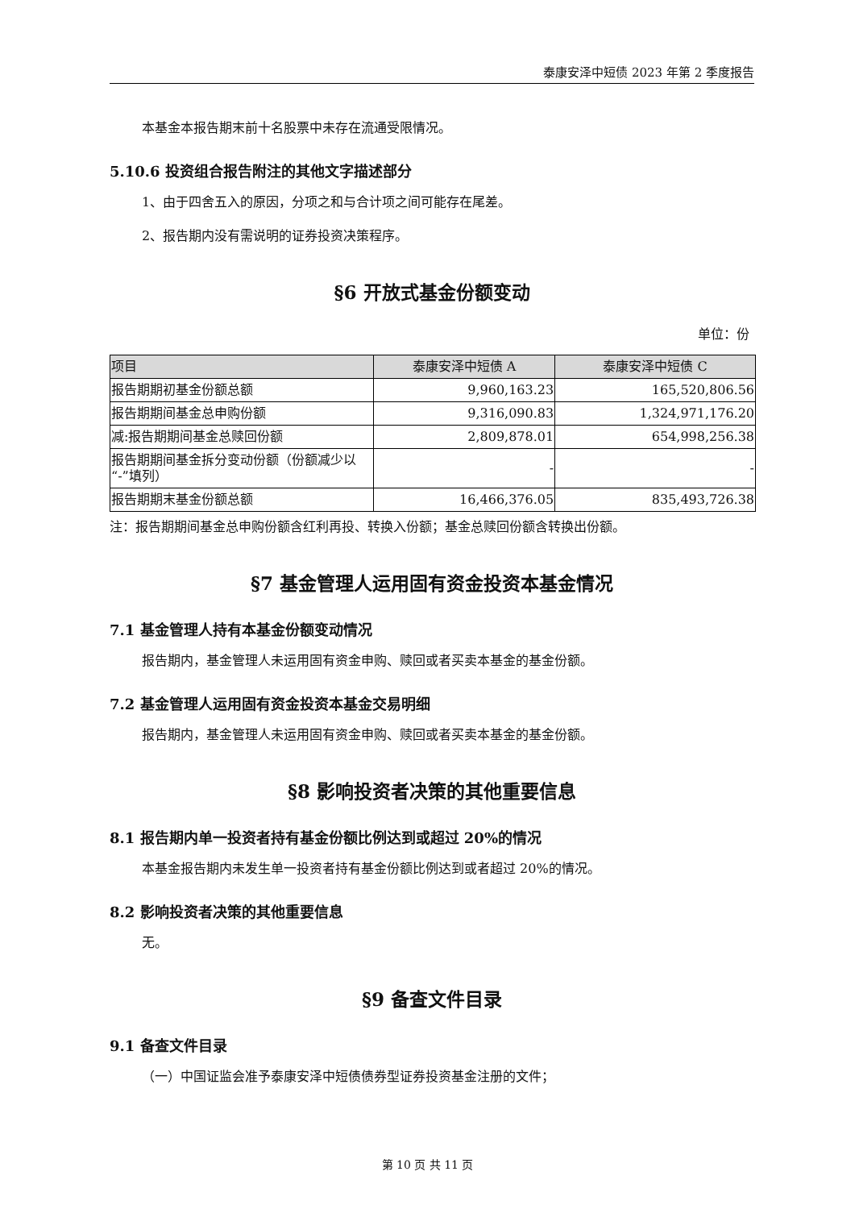泰康安泽中短债 2023 年第 2 季度报告
本基金本报告期末前十名股票中未存在流通受限情况。
5.10.6 投资组合报告附注的其他文字描述部分
1、由于四舍五入的原因，分项之和与合计项之间可能存在尾差。
2、报告期内没有需说明的证券投资决策程序。
§6 开放式基金份额变动
单位：份
| 项目 | 泰康安泽中短债 A | 泰康安泽中短债 C |
| --- | --- | --- |
| 报告期期初基金份额总额 | 9,960,163.23 | 165,520,806.56 |
| 报告期期间基金总申购份额 | 9,316,090.83 | 1,324,971,176.20 |
| 减:报告期期间基金总赎回份额 | 2,809,878.01 | 654,998,256.38 |
| 报告期期间基金拆分变动份额（份额减少以“-”填列） | - | - |
| 报告期期末基金份额总额 | 16,466,376.05 | 835,493,726.38 |
注：报告期期间基金总申购份额含红利再投、转换入份额；基金总赎回份额含转换出份额。
§7 基金管理人运用固有资金投资本基金情况
7.1 基金管理人持有本基金份额变动情况
报告期内，基金管理人未运用固有资金申购、赎回或者买卖本基金的基金份额。
7.2 基金管理人运用固有资金投资本基金交易明细
报告期内，基金管理人未运用固有资金申购、赎回或者买卖本基金的基金份额。
§8 影响投资者决策的其他重要信息
8.1 报告期内单一投资者持有基金份额比例达到或超过 20%的情况
本基金报告期内未发生单一投资者持有基金份额比例达到或者超过 20%的情况。
8.2 影响投资者决策的其他重要信息
无。
§9 备查文件目录
9.1 备查文件目录
（一）中国证监会准予泰康安泽中短债债券型证券投资基金注册的文件；
第 10 页 共 11 页